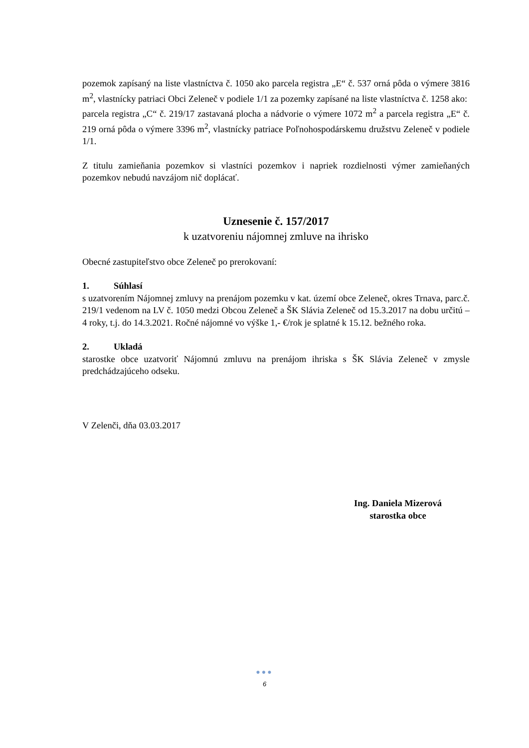pozemok zapísaný na liste vlastníctva č. 1050 ako parcela registra „E“ č. 537 orná pôda o výmere 3816 m<sup>2</sup>, vlastnícky patriaci Obci Zeleneč v podiele 1/1 za pozemky zapísané na liste vlastníctva č. 1258 ako:
parcela registra „C“ č. 219/17 zastavaná plocha a nádvorie o výmere 1072 m<sup>2</sup> a parcela registra „E“ č. 219 orná pôda o výmere 3396 m<sup>2</sup>, vlastnícky patriace Poľnohospodárskemu družstvu Zeleneč v podiele 1/1.
Z titulu zamieňania pozemkov si vlastníci pozemkov i napriek rozdielnosti výmer zamieňaných pozemkov nebudú navzájom nič doplácať.
Uznesenie č. 157/2017
k uzatvoreniu nájomnej zmluve na ihrisko
Obecné zastupiteľstvo obce Zeleneč po prerokovaní:
1. Súhlasí
s uzatvorením Nájomnej zmluvy na prenájom pozemku v kat. území obce Zeleneč, okres Trnava, parc.č. 219/1 vedenom na LV č. 1050 medzi Obcou Zeleneč a ŠK Slávia Zeleneč od 15.3.2017 na dobu určitú – 4 roky, t.j. do 14.3.2021. Ročné nájomné vo výške 1,- €/rok je splatné k 15.12. bežného roka.
2. Ukladá
starostke obce uzatvoriť Nájomnú zmluvu na prenájom ihriska s ŠK Slávia Zeleneč v zmysle predchádzajúceho odseku.
V Zelenči, dňa 03.03.2017
Ing. Daniela Mizerová
starostka obce
●●●
6